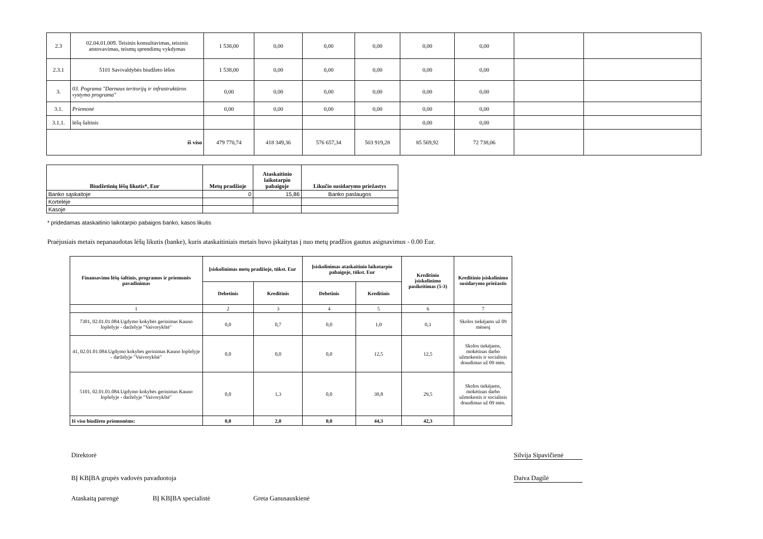| 2.3 | 02.04.01.009. Teisinis konsultavimas, teisinis atstovavimas, teismų sprendimų vykdymas | 1 538,00 | 0,00 | 0,00 | 0,00 | 0,00 | 0,00 | | |
| 2.3.1 | 5101 Savivaldybės biudžeto lėšos | 1 538,00 | 0,00 | 0,00 | 0,00 | 0,00 | 0,00 | | |
| 3. | 03. Pograma "Darnaus teritorijų ir infrastruktūros vystymo programa" | 0,00 | 0,00 | 0,00 | 0,00 | 0,00 | 0,00 | | |
| 3.1. | Priemonė | 0,00 | 0,00 | 0,00 | 0,00 | 0,00 | 0,00 | | |
| 3.1.1. | lėšų šaltinis | | | | | 0,00 | 0,00 | | |
| iš viso | | 479 770,74 | 418 349,36 | 576 657,34 | 503 919,28 | 85 569,92 | 72 738,06 | | |
| Biudžetinių lėšų likutis*, Eur | Metų pradžioje | Ataskaitinio laikotarpio pabaigoje | Likučio susidarymo priežastys |
| --- | --- | --- | --- |
| Banko sąskaitoje | 0 | 15,86 | Banko paslaugos |
| Kortelėje | | | |
| Kasoje | | | |
* pridedamas ataskaitinio laikotarpio pabaigos banko, kasos likutis
Praėjusiais metais nepanaudotas lėšų likutis (banke), kuris ataskaitiniais metais buvo įskaitytas į nuo metų pradžios gautus asignavimus - 0.00 Eur.
| Finansavimo lėšų šaltinis, programos ir priemonės pavadinimas | Įsiskolinimas metų pradžioje, tūkst. Eur | | Įsiskolinimas ataskaitinio laikotarpio pabaigoje, tūkst. Eur | | Kreditinio įsiskolinimo pasikeitimas (5-3) | Kreditinio įsiskolinimo susidarymo priežastis |
| --- | --- | --- | --- | --- | --- | --- |
| | Debetinis | Kreditinis | Debetinis | Kreditinis | | |
| 1 | 2 | 3 | 4 | 5 | 6 | 7 |
| 7301, 02.01.01.084.Ugdymo kokybės gerinimas Kauno lopšelyje - darželyje "Vaivorykštė" | 0,0 | 0,7 | 0,0 | 1,0 | 0,3 | Skolos tiekėjams už 09 mėnesį |
| 41, 02.01.01.084.Ugdymo kokybės gerinimas Kauno lopšelyje - darželyje "Vaivorykštė" | 0,0 | 0,0 | 0,0 | 12,5 | 12,5 | Skolos tiekėjams, mokėtinas darbo užmokestis ir socialinis draudimas už 09 mėn. |
| 5101, 02.01.01.084.Ugdymo kokybės gerinimas Kauno lopšelyje - darželyje "Vaivorykštė" | 0,0 | 1,3 | 0,0 | 30,8 | 29,5 | Skolos tiekėjams, mokėtinas darbo užmokestis ir socialinis draudimas už 09 mėn. |
| Iš viso biudžeto priemonėms: | 0,0 | 2,0 | 0,0 | 44,3 | 42,3 | |
Direktorė
Silvija Sipavičienė
BĮ KBĮBA grupės vadovės pavaduotoja
Daiva Dagilė
Ataskaitą parengė BĮ KBĮBA specialistė Greta Ganusauskienė